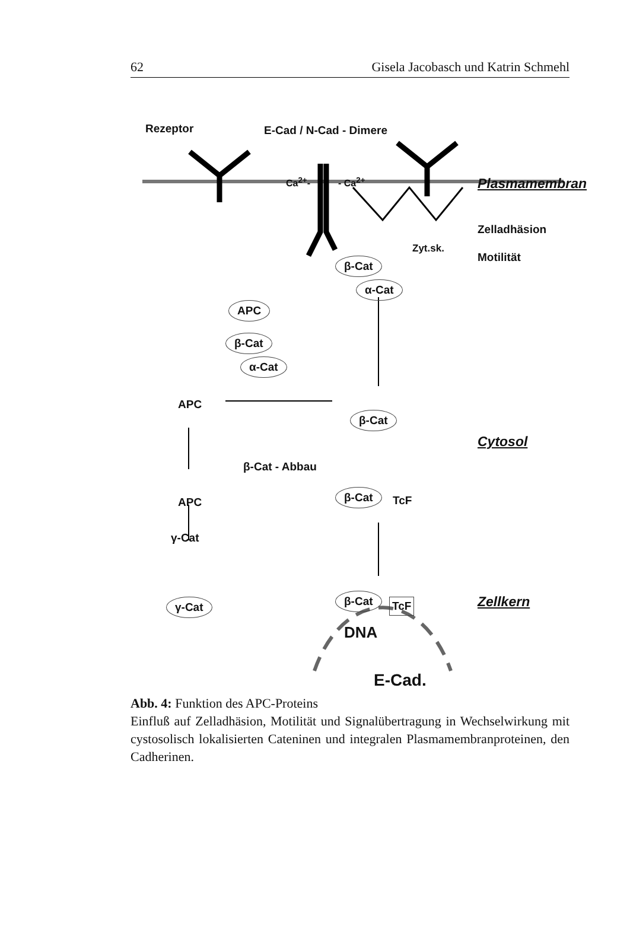62 Gisela Jacobasch und Katrin Schmehl
Rezeptor E-Cad / N-Cad - Dimere
Ca<sup>2+</sup>- - Ca<sup>2+</sup> Plasmamembran
Zelladhäsion
Motilität
Zyt.sk.
β-Cat
α-Cat
APC
β-Cat
α-Cat
APC
β-Cat
Cytosol
β-Cat - Abbau
β-Cat
TcF APC
γ-Cat
γ-Cat β-Cat TcF Zellkern
DNA
E-Cad.
Abb. 4: Funktion des APC-Proteins
Einfluß auf Zelladhäsion, Motilität und Signalübertragung in Wechselwirkung mit cystosolisch lokalisierten Cateninen und integralen Plasmamembranproteinen, den Cadherinen.